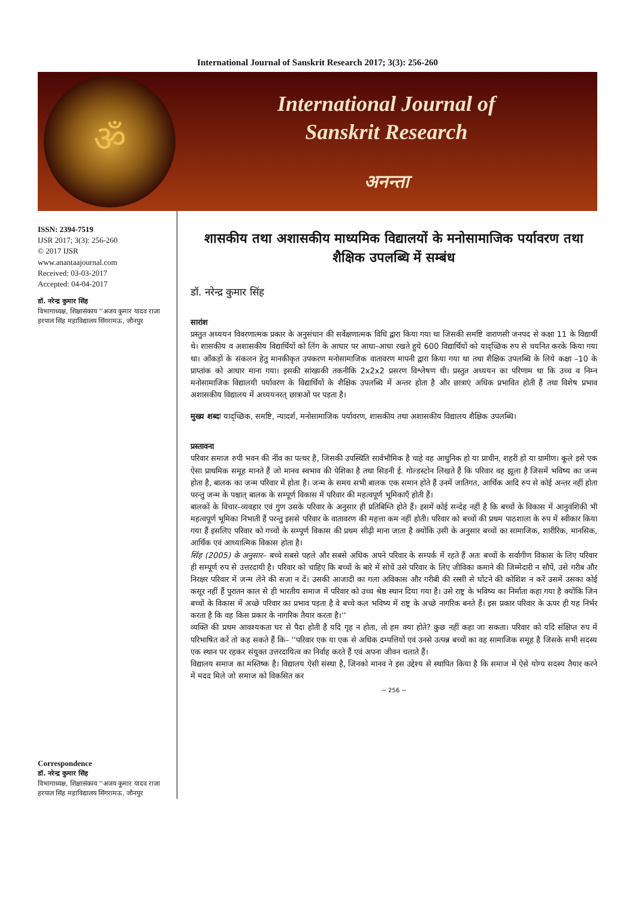International Journal of Sanskrit Research 2017; 3(3): 256-260
ॐ
International Journal of
Sanskrit Research
अनन्ता
ISSN: 2394-7519
IJSR 2017; 3(3): 256-260
© 2017 IJSR
www.anantaajournal.com
Received: 03-03-2017
Accepted: 04-04-2017
डॉ. नरेन्द्र कुमार सिंह
विभागाध्यक्ष, शिक्षासंकाय ''अजय कुमार यादव राजा हरपाल सिंह महाविद्यालय सिंगरामऊ, जौनपुर
Correspondence
डॉ. नरेन्द्र कुमार सिंह
विभागाध्यक्ष, शिक्षासंकाय ''अजय कुमार यादव राजा हरपाल सिंह महाविद्यालय सिंगरामऊ, जौनपुर
शासकीय तथा अशासकीय माध्यमिक विद्यालयों के मनोसामाजिक पर्यावरण तथा शैक्षिक उपलब्धि में सम्बंध
डॉ. नरेन्द्र कुमार सिंह
सारांश
प्रस्तुत अध्ययन विवरणात्मक प्रकार के अनुसंधान की सर्वेक्षणात्मक विधि द्वारा किया गया था जिसकी समष्टि वाराणसी जनपद से कक्षा 11 के विद्यार्थी थे। शासकीय व अशासकीय विद्यार्थियों को लिंग के आधार पर आधा–आधा रखते हुये 600 विद्यार्थियों को याद्च्छिक रुप से चयनित करके किया गया था। आँकड़ों के संकलन हेतु मानकीकृत उपकरण मनोसामाजिक वातावरण मापनी द्वारा किया गया था तथा शैक्षिक उपलब्धि के लिये कक्षा –10 के प्राप्तांक को आधार माना गया। इसकी सांख्यकी तकनीकि 2x2x2 प्रसरण विश्लेषण थी। प्रस्तुत अध्ययन का परिणाम था कि उच्च व निम्न मनोसामाजिक विद्यालयी पर्यावरण के विद्यार्थियों के शैक्षिक उपलब्धि में अन्तर होता है और छात्राएं अधिक प्रभावित होती हैं तथा विशेष प्रभाव अशासकीय विद्यालय में अध्ययनरत् छात्राओं पर पड़ता है।
मुख्य शब्दः याद्च्छिक, समष्टि, न्यादर्श, मनोसामाजिक पर्यावरण, शासकीय तथा अशासकीय विद्यालय शैक्षिक उपलब्धि।
प्रस्तावना
परिवार समाज रुपी भवन की नींव का पत्थर है, जिसकी उपस्थिति सार्वभौमिक है चाहे वह आधुनिक हो या प्राचीन, शहरी हो या ग्रामीण। कूले इसे एक ऐसा प्राथमिक समूह मानते हैं जो मानव स्वभाव की पेशिका है तथा सिडनी ई. गोल्डस्टोन लिखते हैं कि परिवार वह झूला है जिसमें भविष्य का जन्म होता है, बालक का जन्म परिवार में होता है। जन्म के समय सभी बालक एक समान होते हैं उनमें जातिगत, आर्थिक आदि रुप से कोई अन्तर नहीं होता परन्तु जन्म के पश्चात् बालक के सम्पूर्ण विकास में परिवार की महत्वपूर्ण भूमिकाएँ होती हैं।
बालकों के विचार–व्यवहार एवं गुण उसके परिवार के अनुसार ही प्रतिबिम्ति होते हैं। इसमें कोई सन्देह नहीं है कि बच्चों के विकास में आनुवंशिकी भी महत्वपूर्ण भूमिका निभाती हैं परन्तु इससे परिवार के वातावरण की महत्ता कम नहीं होती। परिवार को बच्चों की प्रथम पाठशाला के रुप में स्वीकार किया गया हैं इसलिए परिवार को गच्चों के सम्पूर्ण विकास की प्रथम सीढ़ी माना जाता है क्योंकि उसी के अनुसार बच्चों का सामाजिक, शारीरिक, मानसिक, आर्थिक एवं आध्यात्मिक विकास होता है।
सिंह (2005) के अनुसार– बच्चे सबसे पहले और सबसे अधिक अपने परिवार के सम्पर्क में रहते हैं अतः बच्चों के सर्वागीण विकास के लिए परिवार ही सम्पूर्ण रुप से उत्तरदायी है। परिवार को चाहिए कि बच्चों के बारे में सोचें उसे परिवार के लिए जीविका कमाने की जिम्मेदारी न सौपें, उसे गरीब और निरक्षर परिवार में जन्म लेने की सजा न दें। उसकी आजादी का गला अविकास और गरीबी की रस्सी से घोंटने की कोशिश न करें उसमें उसका कोई कसूर नहीं हैं पुरातन काल से ही भारतीय समाज में परिवार को उच्च श्रेष्ठ स्थान दिया गया है। उसे राष्ट्र के भविष्य का निर्माता कहा गया है क्योंकि जिन बच्चों के विकास में अच्छे परिवार का प्रभाव पड़ता है वे बच्चे कल भविष्य में राष्ट्र के अच्छे नागरिक बनते हैं। इस प्रकार परिवार के ऊपर ही यह निर्भर करता है कि वह किस प्रकार के नागरिक तैयार करता है।''
व्यक्ति की प्रथम आवश्यकता घर से पैदा होती है यदि गृह न होता, तो हम क्या होते? कुछ नहीं कहा जा सकता। परिवार को यदि संक्षिप्त रुप में परिभाषित करें तो कह सकते हैं कि– ''परिवार एक या एक से अधिक दम्पत्तियों एवं उनसे उत्पन्न बच्चों का वह सामाजिक समूह है जिसके सभी सदस्य एक स्थान पर रहकर संयुक्त उत्तरदायित्व का निर्वाह करते हैं एवं अपना जीवन चलाते हैं।
विद्यालय समाज का मस्तिष्क है। विद्यालय ऐसी संस्था है, जिनको मानव ने इस उद्देश्य से स्थापित किया है कि समाज में ऐसे योग्य सदस्य तैयार करने में मदद मिले जो समाज को विकसित कर
~ 256 ~